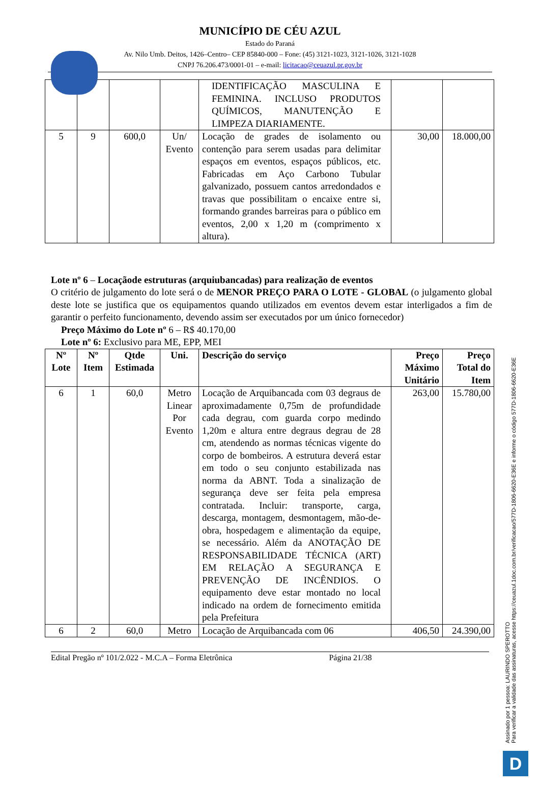MUNICÍPIO DE CÉU AZUL
Estado do Paraná
Av. Nilo Umb. Deitos, 1426–Centro– CEP 85840-000 – Fone: (45) 3121-1023, 3121-1026, 3121-1028
CNPJ 76.206.473/0001-01 – e-mail: licitacao@ceuazul.pr.gov.br
| | | | | IDENTIFICAÇÃO MASCULINA E FEMININA. INCLUSO PRODUTOS QUÍMICOS, MANUTENÇÃO E LIMPEZA DIARIAMENTE. | | |
| 5 | 9 | 600,0 | Un/ Evento | Locação de grades de isolamento ou contenção para serem usadas para delimitar espaços em eventos, espaços públicos, etc. Fabricadas em Aço Carbono Tubular galvanizado, possuem cantos arredondados e travas que possibilitam o encaixe entre si, formando grandes barreiras para o público em eventos, 2,00 x 1,20 m (comprimento x altura). | 30,00 | 18.000,00 |
Lote nº 6 – Locaçãode estruturas (arquiubancadas) para realização de eventos
O critério de julgamento do lote será o de MENOR PREÇO PARA O LOTE - GLOBAL (o julgamento global deste lote se justifica que os equipamentos quando utilizados em eventos devem estar interligados a fim de garantir o perfeito funcionamento, devendo assim ser executados por um único fornecedor)
Preço Máximo do Lote nº 6 – R$ 40.170,00
Lote nº 6: Exclusivo para ME, EPP, MEI
| Nº Lote | Nº Item | Qtde Estimada | Uni. | Descrição do serviço | Preço Máximo Unitário | Preço Total do Item |
| --- | --- | --- | --- | --- | --- | --- |
| 6 | 1 | 60,0 | Metro Linear Por Evento | Locação de Arquibancada com 03 degraus de aproximadamente 0,75m de profundidade cada degrau, com guarda corpo medindo 1,20m e altura entre degraus degrau de 28 cm, atendendo as normas técnicas vigente do corpo de bombeiros. A estrutura deverá estar em todo o seu conjunto estabilizada nas norma da ABNT. Toda a sinalização de segurança deve ser feita pela empresa contratada. Incluir: transporte, carga, descarga, montagem, desmontagem, mão-de-obra, hospedagem e alimentação da equipe, se necessário. Além da ANOTAÇÃO DE RESPONSABILIDADE TÉCNICA (ART) EM RELAÇÃO A SEGURANÇA E PREVENÇÃO DE INCÊNDIOS. O equipamento deve estar montado no local indicado na ordem de fornecimento emitida pela Prefeitura | 263,00 | 15.780,00 |
| 6 | 2 | 60,0 | Metro | Locação de Arquibancada com 06 | 406,50 | 24.390,00 |
Edital Pregão nº 101/2.022 - M.C.A – Forma Eletrônica Página 21/38
Assinado por 1 pessoa: LAURINDO SPEROTTO
Para verificar a validade das assinaturas, acesse https://ceuazul.1doc.com.br/verificacao/577D-1806-6620-E36E e informe o código 577D-1806-6620-E36E
D